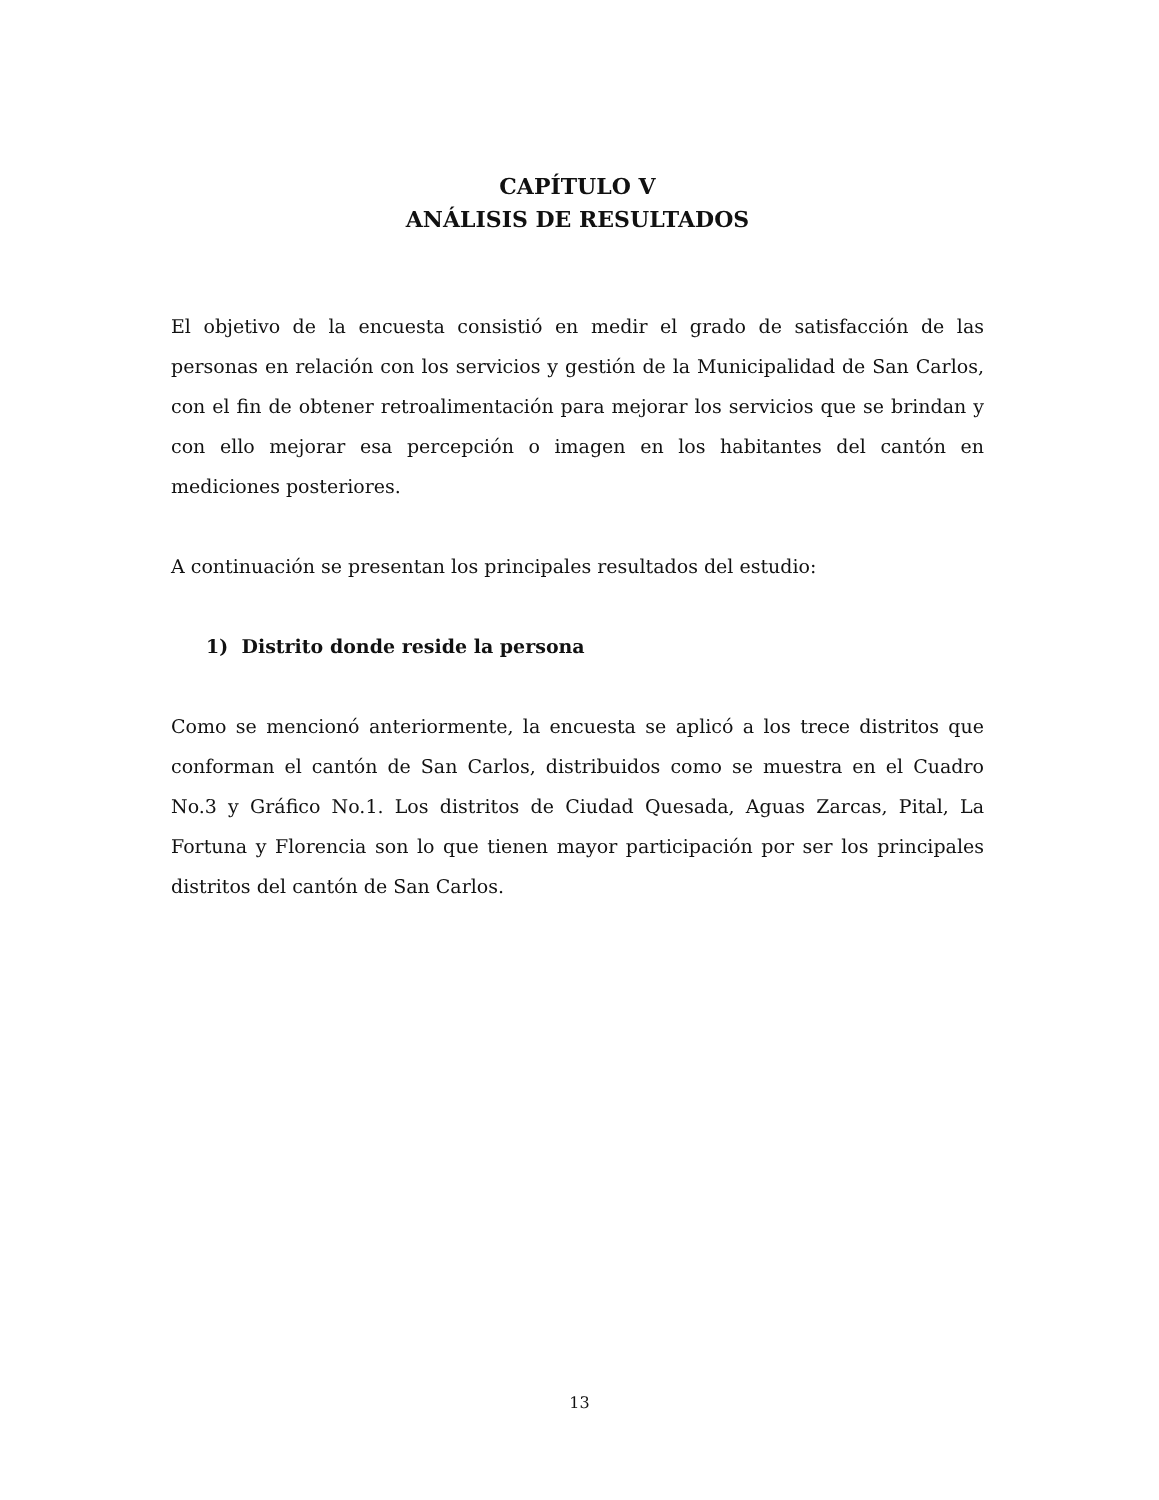CAPÍTULO V
ANÁLISIS DE RESULTADOS
El objetivo de la encuesta consistió en medir el grado de satisfacción de las personas en relación con los servicios y gestión de la Municipalidad de San Carlos, con el fin de obtener retroalimentación para mejorar los servicios que se brindan y con ello mejorar esa percepción o imagen en los habitantes del cantón en mediciones posteriores.
A continuación se presentan los principales resultados del estudio:
1) Distrito donde reside la persona
Como se mencionó anteriormente, la encuesta se aplicó a los trece distritos que conforman el cantón de San Carlos, distribuidos como se muestra en el Cuadro No.3 y Gráfico No.1. Los distritos de Ciudad Quesada, Aguas Zarcas, Pital, La Fortuna y Florencia son lo que tienen mayor participación por ser los principales distritos del cantón de San Carlos.
13